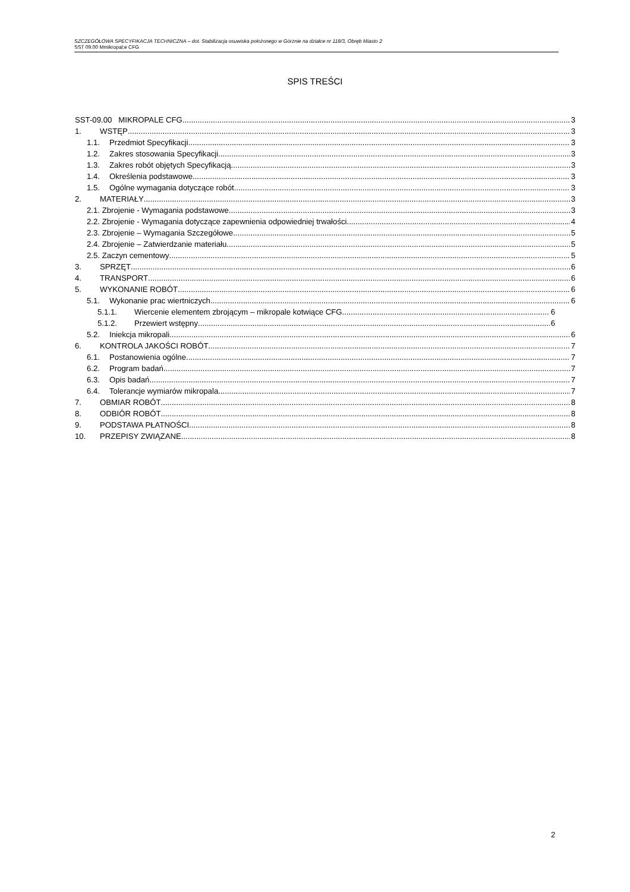SZCZEGÓŁOWA SPECYFIKACJA TECHNICZNA – dot. Stabilizacja osuwiska położonego w Górznie na działce nr 118/3, Obręb Miasto 2
SST 09.00 Mmikropal;e CFG
SPIS TREŚCI
SST-09.00 MIKROPALE CFG 3
1. WSTĘP 3
1.1. Przedmiot Specyfikacji 3
1.2. Zakres stosowania Specyfikacji 3
1.3. Zakres robót objętych Specyfikacją 3
1.4. Określenia podstawowe 3
1.5. Ogólne wymagania dotyczące robót 3
2. MATERIAŁY 3
2.1. Zbrojenie - Wymagania podstawowe 3
2.2. Zbrojenie - Wymagania dotyczące zapewnienia odpowiedniej trwałości 4
2.3. Zbrojenie – Wymagania Szczegółowe 5
2.4. Zbrojenie – Zatwierdzanie materiału 5
2.5. Zaczyn cementowy 5
3. SPRZĘT 6
4. TRANSPORT 6
5. WYKONANIE ROBÓT 6
5.1. Wykonanie prac wiertniczych 6
5.1.1. Wiercenie elementem zbrojącym – mikropale kotwiące CFG 6
5.1.2. Przewiert wstępny 6
5.2. Iniekcja mikropali 6
6. KONTROLA JAKOŚCI ROBÓT 7
6.1. Postanowienia ogólne 7
6.2. Program badań 7
6.3. Opis badań 7
6.4. Tolerancje wymiarów mikropala 7
7. OBMIAR ROBÓT 8
8. ODBIÓR ROBÓT 8
9. PODSTAWA PŁATNOŚCI 8
10. PRZEPISY ZWIĄZANE 8
2